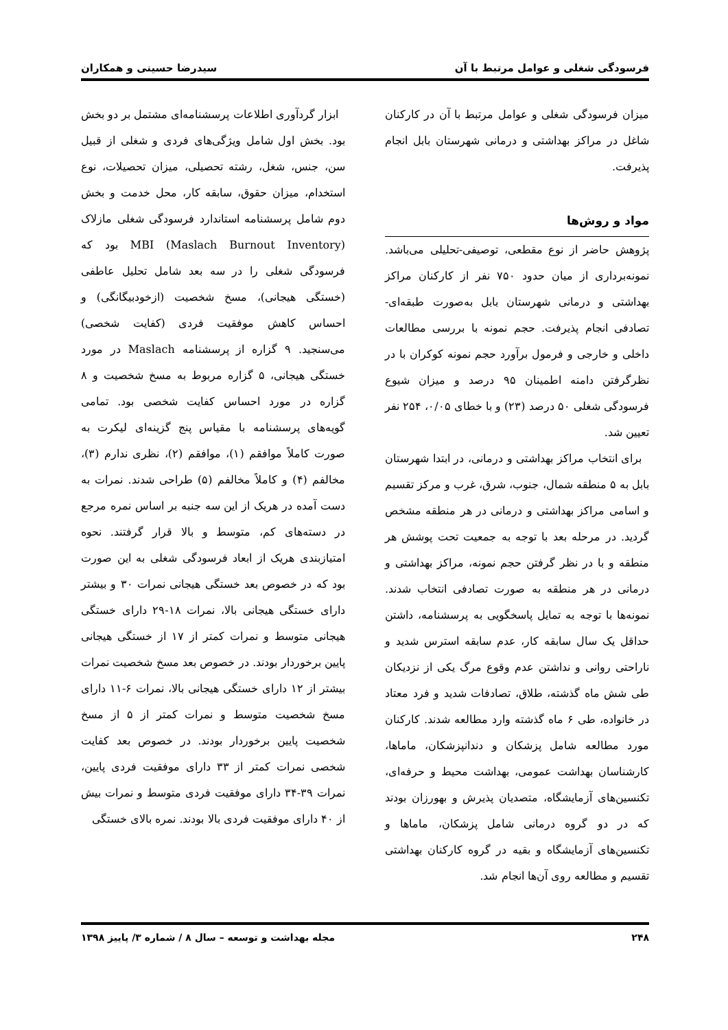فرسودگی شغلی و عوامل مرتبط با آن سیدرضا حسینی و همکاران
میزان فرسودگی شغلی و عوامل مرتبط با آن در کارکنان شاغل در مراکز بهداشتی و درمانی شهرستان بابل انجام پذیرفت.
مواد و روش‌ها
پژوهش حاضر از نوع مقطعی، توصیفی-تحلیلی می‌باشد. نمونه‌برداری از میان حدود ۷۵۰ نفر از کارکنان مراکز بهداشتی و درمانی شهرستان بابل به‌صورت طبقه‌ای-تصادفی انجام پذیرفت. حجم نمونه با بررسی مطالعات داخلی و خارجی و فرمول برآورد حجم نمونه کوکران با در نظرگرفتن دامنه اطمینان ۹۵ درصد و میزان شیوع فرسودگی شغلی ۵۰ درصد (۲۳) و با خطای ۰/۰۵، ۲۵۴ نفر تعیین شد.
برای انتخاب مراکز بهداشتی و درمانی، در ابتدا شهرستان بابل به ۵ منطقه شمال، جنوب، شرق، غرب و مرکز تقسیم و اسامی مراکز بهداشتی و درمانی در هر منطقه مشخص گردید. در مرحله بعد با توجه به جمعیت تحت پوشش هر منطقه و با در نظر گرفتن حجم نمونه، مراکز بهداشتی و درمانی در هر منطقه به صورت تصادفی انتخاب شدند. نمونه‌ها با توجه به تمایل پاسخگویی به پرسشنامه، داشتن حداقل یک سال سابقه کار، عدم سابقه استرس شدید و ناراحتی روانی و نداشتن عدم وقوع مرگ یکی از نزدیکان طی شش ماه گذشته، طلاق، تصادفات شدید و فرد معتاد در خانواده، طی ۶ ماه گذشته وارد مطالعه شدند. کارکنان مورد مطالعه شامل پزشکان و دندانپزشکان، ماماها، کارشناسان بهداشت عمومی، بهداشت محیط و حرفه‌ای، تکنسین‌های آزمایشگاه، متصدیان پذیرش و بهورزان بودند که در دو گروه درمانی شامل پزشکان، ماماها و تکنسین‌های آزمایشگاه و بقیه در گروه کارکنان بهداشتی تقسیم و مطالعه روی آن‌ها انجام شد.
ابزار گردآوری اطلاعات پرسشنامه‌ای مشتمل بر دو بخش بود. بخش اول شامل ویژگی‌های فردی و شغلی از قبیل سن، جنس، شغل، رشته تحصیلی، میزان تحصیلات، نوع استخدام، میزان حقوق، سابقه کار، محل خدمت و بخش دوم شامل پرسشنامه استاندارد فرسودگی شغلی مازلاک (Maslach Burnout Inventory) MBI بود که فرسودگی شغلی را در سه بعد شامل تحلیل عاطفی (خستگی هیجانی)، مسخ شخصیت (ازخودبیگانگی) و احساس کاهش موفقیت فردی (کفایت شخصی) می‌سنجید. ۹ گزاره از پرسشنامه Maslach در مورد خستگی هیجانی، ۵ گزاره مربوط به مسخ شخصیت و ۸ گزاره در مورد احساس کفایت شخصی بود. تمامی گویه‌های پرسشنامه با مقیاس پنج گزینه‌ای لیکرت به صورت کاملاً موافقم (۱)، موافقم (۲)، نظری ندارم (۳)، مخالفم (۴) و کاملاً مخالفم (۵) طراحی شدند. نمرات به دست آمده در هریک از این سه جنبه بر اساس نمره مرجع در دسته‌های کم، متوسط و بالا قرار گرفتند. نحوه امتیازبندی هریک از ابعاد فرسودگی شغلی به این صورت بود که در خصوص بعد خستگی هیجانی نمرات ۳۰ و بیشتر دارای خستگی هیجانی بالا، نمرات ۱۸-۲۹ دارای خستگی هیجانی متوسط و نمرات کمتر از ۱۷ از خستگی هیجانی پایین برخوردار بودند. در خصوص بعد مسخ شخصیت نمرات بیشتر از ۱۲ دارای خستگی هیجانی بالا، نمرات ۶-۱۱ دارای مسخ شخصیت متوسط و نمرات کمتر از ۵ از مسخ شخصیت پایین برخوردار بودند. در خصوص بعد کفایت شخصی نمرات کمتر از ۳۳ دارای موفقیت فردی پایین، نمرات ۳۹-۳۴ دارای موفقیت فردی متوسط و نمرات بیش از ۴۰ دارای موفقیت فردی بالا بودند. نمره بالای خستگی
۲۴۸ مجله بهداشت و توسعه – سال ۸ / شماره ۳/ پاییز ۱۳۹۸